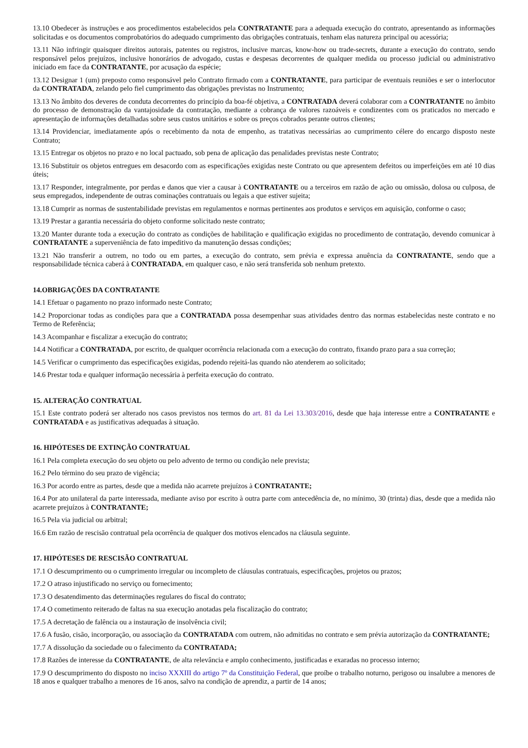13.10 Obedecer às instruções e aos procedimentos estabelecidos pela CONTRATANTE para a adequada execução do contrato, apresentando as informações solicitadas e os documentos comprobatórios do adequado cumprimento das obrigações contratuais, tenham elas natureza principal ou acessória;
13.11 Não infringir quaisquer direitos autorais, patentes ou registros, inclusive marcas, know-how ou trade-secrets, durante a execução do contrato, sendo responsável pelos prejuízos, inclusive honorários de advogado, custas e despesas decorrentes de qualquer medida ou processo judicial ou administrativo iniciado em face da CONTRATANTE, por acusação da espécie;
13.12 Designar 1 (um) preposto como responsável pelo Contrato firmado com a CONTRATANTE, para participar de eventuais reuniões e ser o interlocutor da CONTRATADA, zelando pelo fiel cumprimento das obrigações previstas no Instrumento;
13.13 No âmbito dos deveres de conduta decorrentes do princípio da boa-fé objetiva, a CONTRATADA deverá colaborar com a CONTRATANTE no âmbito do processo de demonstração da vantajosidade da contratação, mediante a cobrança de valores razoáveis e condizentes com os praticados no mercado e apresentação de informações detalhadas sobre seus custos unitários e sobre os preços cobrados perante outros clientes;
13.14 Providenciar, imediatamente após o recebimento da nota de empenho, as tratativas necessárias ao cumprimento célere do encargo disposto neste Contrato;
13.15 Entregar os objetos no prazo e no local pactuado, sob pena de aplicação das penalidades previstas neste Contrato;
13.16 Substituir os objetos entregues em desacordo com as especificações exigidas neste Contrato ou que apresentem defeitos ou imperfeições em até 10 dias úteis;
13.17 Responder, integralmente, por perdas e danos que vier a causar à CONTRATANTE ou a terceiros em razão de ação ou omissão, dolosa ou culposa, de seus empregados, independente de outras cominações contratuais ou legais a que estiver sujeita;
13.18 Cumprir as normas de sustentabilidade previstas em regulamentos e normas pertinentes aos produtos e serviços em aquisição, conforme o caso;
13.19 Prestar a garantia necessária do objeto conforme solicitado neste contrato;
13.20 Manter durante toda a execução do contrato as condições de habilitação e qualificação exigidas no procedimento de contratação, devendo comunicar à CONTRATANTE a superveniência de fato impeditivo da manutenção dessas condições;
13.21 Não transferir a outrem, no todo ou em partes, a execução do contrato, sem prévia e expressa anuência da CONTRATANTE, sendo que a responsabilidade técnica caberá à CONTRATADA, em qualquer caso, e não será transferida sob nenhum pretexto.
14.OBRIGAÇÕES DA CONTRATANTE
14.1 Efetuar o pagamento no prazo informado neste Contrato;
14.2 Proporcionar todas as condições para que a CONTRATADA possa desempenhar suas atividades dentro das normas estabelecidas neste contrato e no Termo de Referência;
14.3 Acompanhar e fiscalizar a execução do contrato;
14.4 Notificar a CONTRATADA, por escrito, de qualquer ocorrência relacionada com a execução do contrato, fixando prazo para a sua correção;
14.5 Verificar o cumprimento das especificações exigidas, podendo rejeitá-las quando não atenderem ao solicitado;
14.6 Prestar toda e qualquer informação necessária à perfeita execução do contrato.
15. ALTERAÇÃO CONTRATUAL
15.1 Este contrato poderá ser alterado nos casos previstos nos termos do art. 81 da Lei 13.303/2016, desde que haja interesse entre a CONTRATANTE e CONTRATADA e as justificativas adequadas à situação.
16. HIPÓTESES DE EXTINÇÃO CONTRATUAL
16.1 Pela completa execução do seu objeto ou pelo advento de termo ou condição nele prevista;
16.2 Pelo término do seu prazo de vigência;
16.3 Por acordo entre as partes, desde que a medida não acarrete prejuízos à CONTRATANTE;
16.4 Por ato unilateral da parte interessada, mediante aviso por escrito à outra parte com antecedência de, no mínimo, 30 (trinta) dias, desde que a medida não acarrete prejuízos à CONTRATANTE;
16.5 Pela via judicial ou arbitral;
16.6 Em razão de rescisão contratual pela ocorrência de qualquer dos motivos elencados na cláusula seguinte.
17. HIPÓTESES DE RESCISÃO CONTRATUAL
17.1 O descumprimento ou o cumprimento irregular ou incompleto de cláusulas contratuais, especificações, projetos ou prazos;
17.2 O atraso injustificado no serviço ou fornecimento;
17.3 O desatendimento das determinações regulares do fiscal do contrato;
17.4 O cometimento reiterado de faltas na sua execução anotadas pela fiscalização do contrato;
17.5 A decretação de falência ou a instauração de insolvência civil;
17.6 A fusão, cisão, incorporação, ou associação da CONTRATADA com outrem, não admitidas no contrato e sem prévia autorização da CONTRATANTE;
17.7 A dissolução da sociedade ou o falecimento da CONTRATADA;
17.8 Razões de interesse da CONTRATANTE, de alta relevância e amplo conhecimento, justificadas e exaradas no processo interno;
17.9 O descumprimento do disposto no inciso XXXIII do artigo 7º da Constituição Federal, que proíbe o trabalho noturno, perigoso ou insalubre a menores de 18 anos e qualquer trabalho a menores de 16 anos, salvo na condição de aprendiz, a partir de 14 anos;